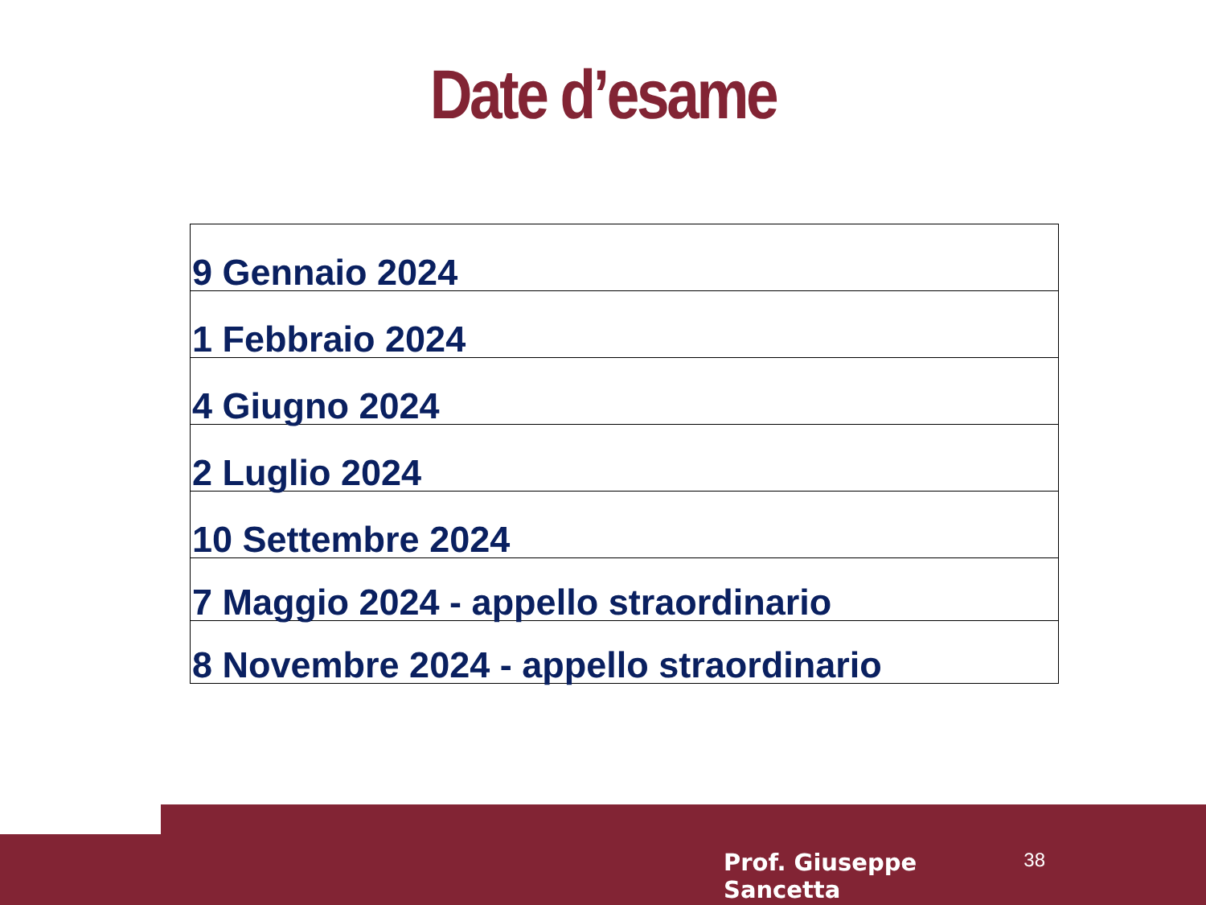Date d’esame
| 9 Gennaio 2024 |
| 1 Febbraio 2024 |
| 4 Giugno 2024 |
| 2 Luglio 2024 |
| 10 Settembre 2024 |
| 7 Maggio 2024 - appello straordinario |
| 8 Novembre 2024 - appello straordinario |
Prof. Giuseppe Sancetta 38